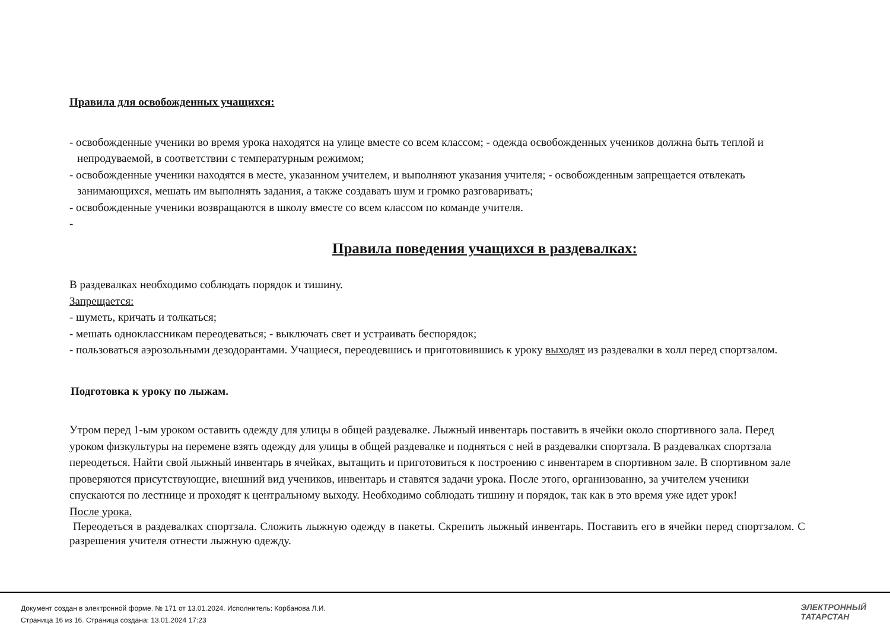Правила для освобожденных учащихся:
- освобожденные ученики во время урока находятся на улице вместе со всем классом; - одежда освобожденных учеников должна быть теплой и непродуваемой, в соответствии с температурным режимом;
- освобожденные ученики находятся в месте, указанном учителем, и выполняют указания учителя; - освобожденным запрещается отвлекать занимающихся, мешать им выполнять задания, а также создавать шум и громко разговаривать;
- освобожденные ученики возвращаются в школу вместе со всем классом по команде учителя.
-
Правила поведения учащихся в раздевалках:
В раздевалках необходимо соблюдать порядок и тишину.
Запрещается:
- шуметь, кричать и толкаться;
- мешать одноклассникам переодеваться; - выключать свет и устраивать беспорядок;
- пользоваться аэрозольными дезодорантами. Учащиеся, переодевшись и приготовившись к уроку выходят из раздевалки в холл перед спортзалом.
Подготовка к уроку по лыжам.
Утром перед 1-ым уроком оставить одежду для улицы в общей раздевалке. Лыжный инвентарь поставить в ячейки около спортивного зала. Перед уроком физкультуры на перемене взять одежду для улицы в общей раздевалке и подняться с ней в раздевалки спортзала. В раздевалках спортзала переодеться. Найти свой лыжный инвентарь в ячейках, вытащить и приготовиться к построению с инвентарем в спортивном зале. В спортивном зале проверяются присутствующие, внешний вид учеников, инвентарь и ставятся задачи урока. После этого, организованно, за учителем ученики спускаются по лестнице и проходят к центральному выходу. Необходимо соблюдать тишину и порядок, так как в это время уже идет урок!
После урока.
Переодеться в раздевалках спортзала. Сложить лыжную одежду в пакеты. Скрепить лыжный инвентарь. Поставить его в ячейки перед спортзалом. С разрешения учителя отнести лыжную одежду.
Документ создан в электронной форме. № 171 от 13.01.2024. Исполнитель: Корбанова Л.И.
Страница 16 из 16. Страница создана: 13.01.2024 17:23
ЭЛЕКТРОННЫЙ
ТАТАРСТАН